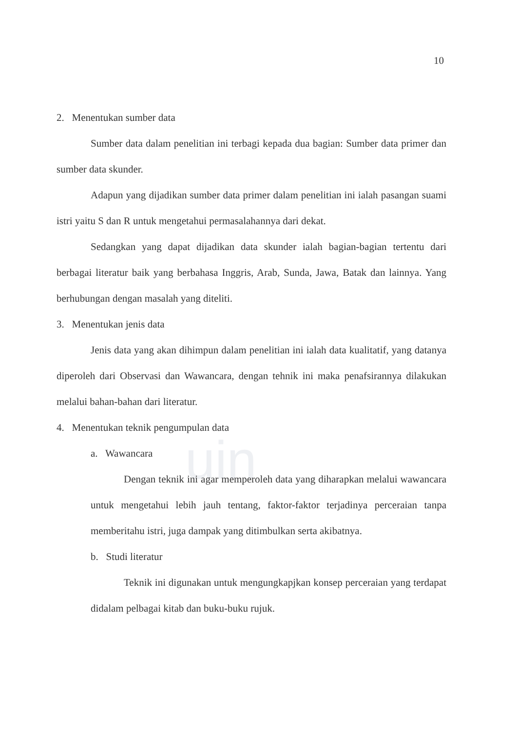uin
10
2. Menentukan sumber data
Sumber data dalam penelitian ini terbagi kepada dua bagian: Sumber data primer dan sumber data skunder.
Adapun yang dijadikan sumber data primer dalam penelitian ini ialah pasangan suami istri yaitu S dan R untuk mengetahui permasalahannya dari dekat.
Sedangkan yang dapat dijadikan data skunder ialah bagian-bagian tertentu dari berbagai literatur baik yang berbahasa Inggris, Arab, Sunda, Jawa, Batak dan lainnya. Yang berhubungan dengan masalah yang diteliti.
3. Menentukan jenis data
Jenis data yang akan dihimpun dalam penelitian ini ialah data kualitatif, yang datanya diperoleh dari Observasi dan Wawancara, dengan tehnik ini maka penafsirannya dilakukan melalui bahan-bahan dari literatur.
4. Menentukan teknik pengumpulan data
a. Wawancara
Dengan teknik ini agar memperoleh data yang diharapkan melalui wawancara untuk mengetahui lebih jauh tentang, faktor-faktor terjadinya perceraian tanpa memberitahu istri, juga dampak yang ditimbulkan serta akibatnya.
b. Studi literatur
Teknik ini digunakan untuk mengungkapjkan konsep perceraian yang terdapat didalam pelbagai kitab dan buku-buku rujuk.